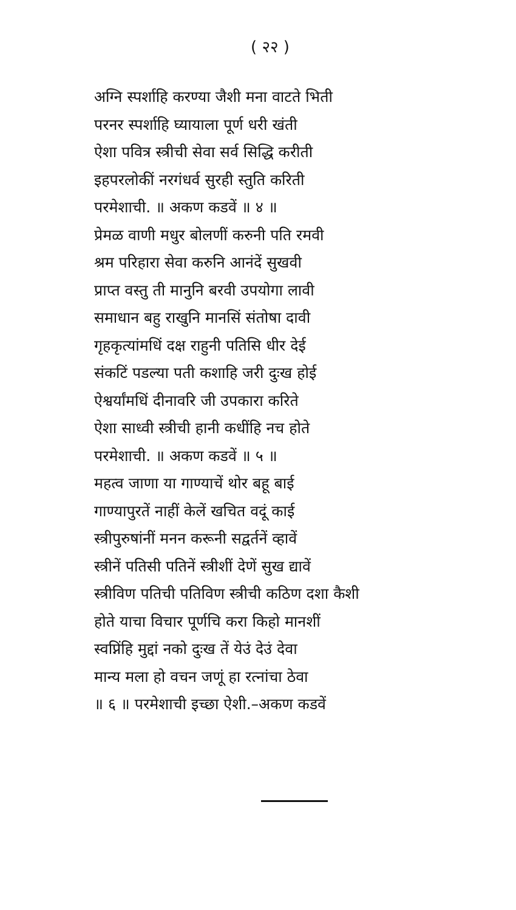( २२ )
अग्नि स्पर्शाहि करण्या जैशी मना वाटते भिती
परनर स्पर्शाहि घ्यायाला पूर्ण धरी खंती
ऐशा पवित्र स्त्रीची सेवा सर्व सिद्धि करीती
इहपरलोकीं नरगंधर्व सुरही स्तुति करिती
परमेशाची. ॥ अकण कडवें ॥ ४ ॥
प्रेमळ वाणी मधुर बोलणीं करुनी पति रमवी
श्रम परिहारा सेवा करुनि आनंदें सुखवी
प्राप्त वस्तु ती मानुनि बरवी उपयोगा लावी
समाधान बहु राखुनि मानसिं संतोषा दावी
गृहकृत्यांमधिं दक्ष राहुनी पतिसि धीर देई
संकटिं पडल्या पती कशाहि जरी दुःख होई
ऐश्वर्यांमधिं दीनावरि जी उपकारा करिते
ऐशा साध्वी स्त्रीची हानी कधींहि नच होते
परमेशाची. ॥ अकण कडवें ॥ ५ ॥
महत्व जाणा या गाण्याचें थोर बहू बाई
गाण्यापुरतें नाहीं केलें खचित वदूं काई
स्त्रीपुरुषांनीं मनन करूनी सद्वर्तनें व्हावें
स्त्रीनें पतिसी पतिनें स्त्रीशीं देणें सुख द्यावें
स्त्रीविण पतिची पतिविण स्त्रीची कठिण दशा कैशी
होते याचा विचार पूर्णचि करा किहो मानशीं
स्वप्निंहि मुद्दां नको दुःख तें येउं देउं देवा
मान्य मला हो वचन जणूं हा रत्नांचा ठेवा
॥ ६ ॥ परमेशाची इच्छा ऐशी.–अकण कडवें